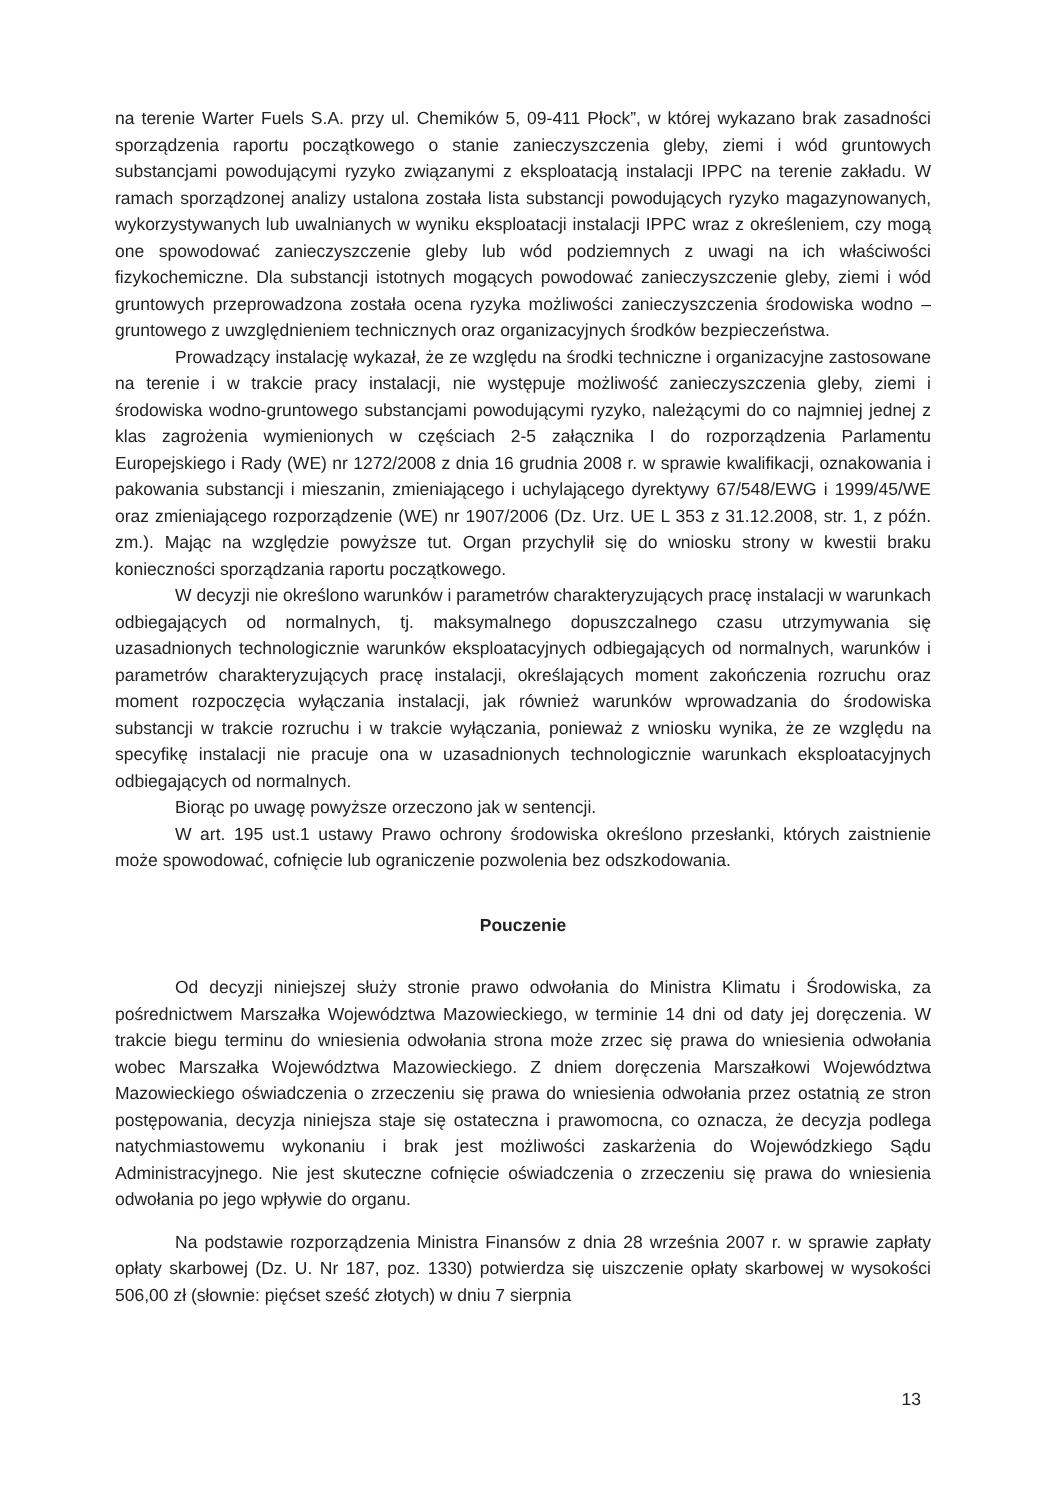na terenie Warter Fuels S.A. przy ul. Chemików 5, 09-411 Płock”, w której wykazano brak zasadności sporządzenia raportu początkowego o stanie zanieczyszczenia gleby, ziemi i wód gruntowych substancjami powodującymi ryzyko związanymi z eksploatacją instalacji IPPC na terenie zakładu. W ramach sporządzonej analizy ustalona została lista substancji powodujących ryzyko magazynowanych, wykorzystywanych lub uwalnianych w wyniku eksploatacji instalacji IPPC wraz z określeniem, czy mogą one spowodować zanieczyszczenie gleby lub wód podziemnych z uwagi na ich właściwości fizykochemiczne. Dla substancji istotnych mogących powodować zanieczyszczenie gleby, ziemi i wód gruntowych przeprowadzona została ocena ryzyka możliwości zanieczyszczenia środowiska wodno – gruntowego z uwzględnieniem technicznych oraz organizacyjnych środków bezpieczeństwa.
Prowadzący instalację wykazał, że ze względu na środki techniczne i organizacyjne zastosowane na terenie i w trakcie pracy instalacji, nie występuje możliwość zanieczyszczenia gleby, ziemi i środowiska wodno-gruntowego substancjami powodującymi ryzyko, należącymi do co najmniej jednej z klas zagrożenia wymienionych w częściach 2-5 załącznika I do rozporządzenia Parlamentu Europejskiego i Rady (WE) nr 1272/2008 z dnia 16 grudnia 2008 r. w sprawie kwalifikacji, oznakowania i pakowania substancji i mieszanin, zmieniającego i uchylającego dyrektywy 67/548/EWG i 1999/45/WE oraz zmieniającego rozporządzenie (WE) nr 1907/2006 (Dz. Urz. UE L 353 z 31.12.2008, str. 1, z późn. zm.). Mając na względzie powyższe tut. Organ przychylił się do wniosku strony w kwestii braku konieczności sporządzania raportu początkowego.
W decyzji nie określono warunków i parametrów charakteryzujących pracę instalacji w warunkach odbiegających od normalnych, tj. maksymalnego dopuszczalnego czasu utrzymywania się uzasadnionych technologicznie warunków eksploatacyjnych odbiegających od normalnych, warunków i parametrów charakteryzujących pracę instalacji, określających moment zakończenia rozruchu oraz moment rozpoczęcia wyłączania instalacji, jak również warunków wprowadzania do środowiska substancji w trakcie rozruchu i w trakcie wyłączania, ponieważ z wniosku wynika, że ze względu na specyfikę instalacji nie pracuje ona w uzasadnionych technologicznie warunkach eksploatacyjnych odbiegających od normalnych.
Biorąc po uwagę powyższe orzeczono jak w sentencji.
W art. 195 ust.1 ustawy Prawo ochrony środowiska określono przesłanki, których zaistnienie może spowodować, cofnięcie lub ograniczenie pozwolenia bez odszkodowania.
Pouczenie
Od decyzji niniejszej służy stronie prawo odwołania do Ministra Klimatu i Środowiska, za pośrednictwem Marszałka Województwa Mazowieckiego, w terminie 14 dni od daty jej doręczenia. W trakcie biegu terminu do wniesienia odwołania strona może zrzec się prawa do wniesienia odwołania wobec Marszałka Województwa Mazowieckiego. Z dniem doręczenia Marszałkowi Województwa Mazowieckiego oświadczenia o zrzeczeniu się prawa do wniesienia odwołania przez ostatnią ze stron postępowania, decyzja niniejsza staje się ostateczna i prawomocna, co oznacza, że decyzja podlega natychmiastowemu wykonaniu i brak jest możliwości zaskarżenia do Wojewódzkiego Sądu Administracyjnego. Nie jest skuteczne cofnięcie oświadczenia o zrzeczeniu się prawa do wniesienia odwołania po jego wpływie do organu.
Na podstawie rozporządzenia Ministra Finansów z dnia 28 września 2007 r. w sprawie zapłaty opłaty skarbowej (Dz. U. Nr 187, poz. 1330) potwierdza się uiszczenie opłaty skarbowej w wysokości 506,00 zł (słownie: pięćset sześć złotych) w dniu 7 sierpnia
13